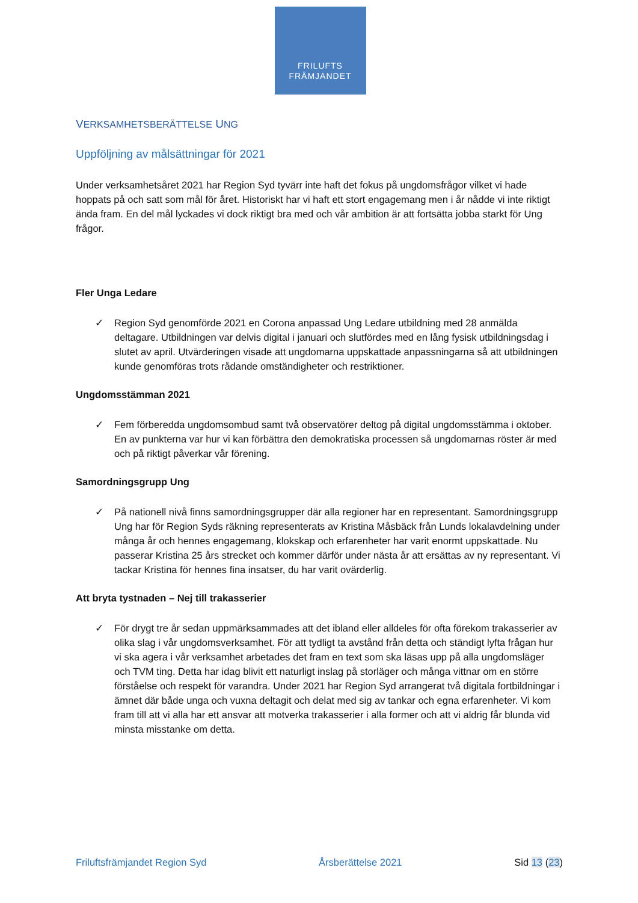FRILUFTS
FRÄMJANDET
VERKSAMHETSBERÄTTELSE UNG
Uppföljning av målsättningar för 2021
Under verksamhetsåret 2021 har Region Syd tyvärr inte haft det fokus på ungdomsfrågor vilket vi hade hoppats på och satt som mål för året. Historiskt har vi haft ett stort engagemang men i år nådde vi inte riktigt ända fram. En del mål lyckades vi dock riktigt bra med och vår ambition är att fortsätta jobba starkt för Ung frågor.
Fler Unga Ledare
✓ Region Syd genomförde 2021 en Corona anpassad Ung Ledare utbildning med 28 anmälda deltagare. Utbildningen var delvis digital i januari och slutfördes med en lång fysisk utbildningsdag i slutet av april. Utvärderingen visade att ungdomarna uppskattade anpassningarna så att utbildningen kunde genomföras trots rådande omständigheter och restriktioner.
Ungdomsstämman 2021
✓ Fem förberedda ungdomsombud samt två observatörer deltog på digital ungdomsstämma i oktober. En av punkterna var hur vi kan förbättra den demokratiska processen så ungdomarnas röster är med och på riktigt påverkar vår förening.
Samordningsgrupp Ung
✓ På nationell nivå finns samordningsgrupper där alla regioner har en representant. Samordningsgrupp Ung har för Region Syds räkning representerats av Kristina Måsbäck från Lunds lokalavdelning under många år och hennes engagemang, klokskap och erfarenheter har varit enormt uppskattade. Nu passerar Kristina 25 års strecket och kommer därför under nästa år att ersättas av ny representant. Vi tackar Kristina för hennes fina insatser, du har varit ovärderlig.
Att bryta tystnaden – Nej till trakasserier
✓ För drygt tre år sedan uppmärksammades att det ibland eller alldeles för ofta förekom trakasserier av olika slag i vår ungdomsverksamhet. För att tydligt ta avstånd från detta och ständigt lyfta frågan hur vi ska agera i vår verksamhet arbetades det fram en text som ska läsas upp på alla ungdomsläger och TVM ting. Detta har idag blivit ett naturligt inslag på storläger och många vittnar om en större förståelse och respekt för varandra. Under 2021 har Region Syd arrangerat två digitala fortbildningar i ämnet där både unga och vuxna deltagit och delat med sig av tankar och egna erfarenheter. Vi kom fram till att vi alla har ett ansvar att motverka trakasserier i alla former och att vi aldrig får blunda vid minsta misstanke om detta.
Friluftsfrämjandet Region Syd Årsberättelse 2021 Sid 13 (23)